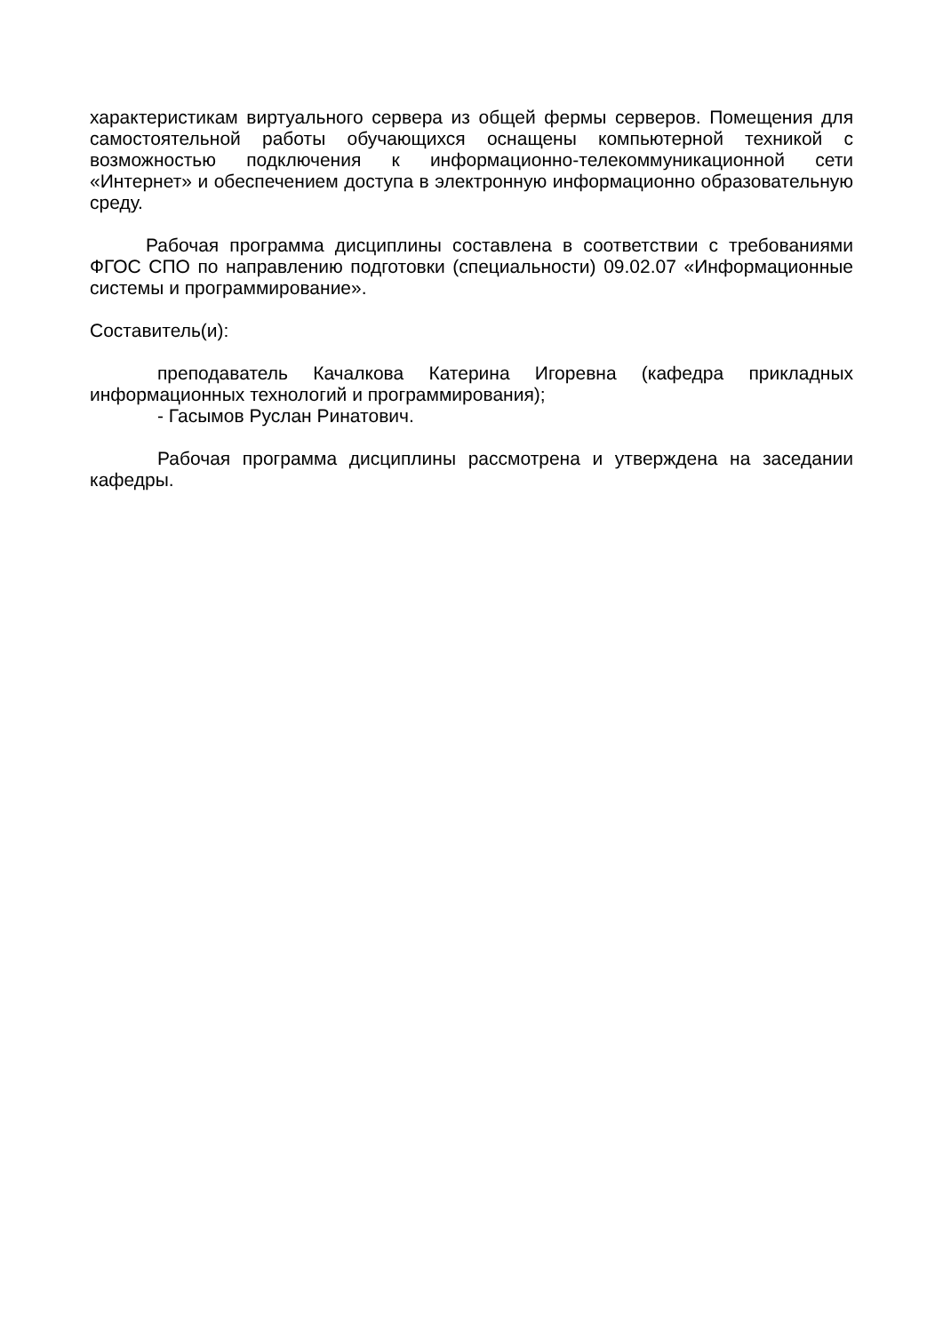характеристикам виртуального сервера из общей фермы серверов. Помещения для самостоятельной работы обучающихся оснащены компьютерной техникой с возможностью подключения к информационно-телекоммуникационной сети «Интернет» и обеспечением доступа в электронную информационно образовательную среду.
Рабочая программа дисциплины составлена в соответствии с требованиями ФГОС СПО по направлению подготовки (специальности) 09.02.07 «Информационные системы и программирование».
Составитель(и):
преподаватель Качалкова Катерина Игоревна (кафедра прикладных информационных технологий и программирования);
- Гасымов Руслан Ринатович.
Рабочая программа дисциплины рассмотрена и утверждена на заседании кафедры.